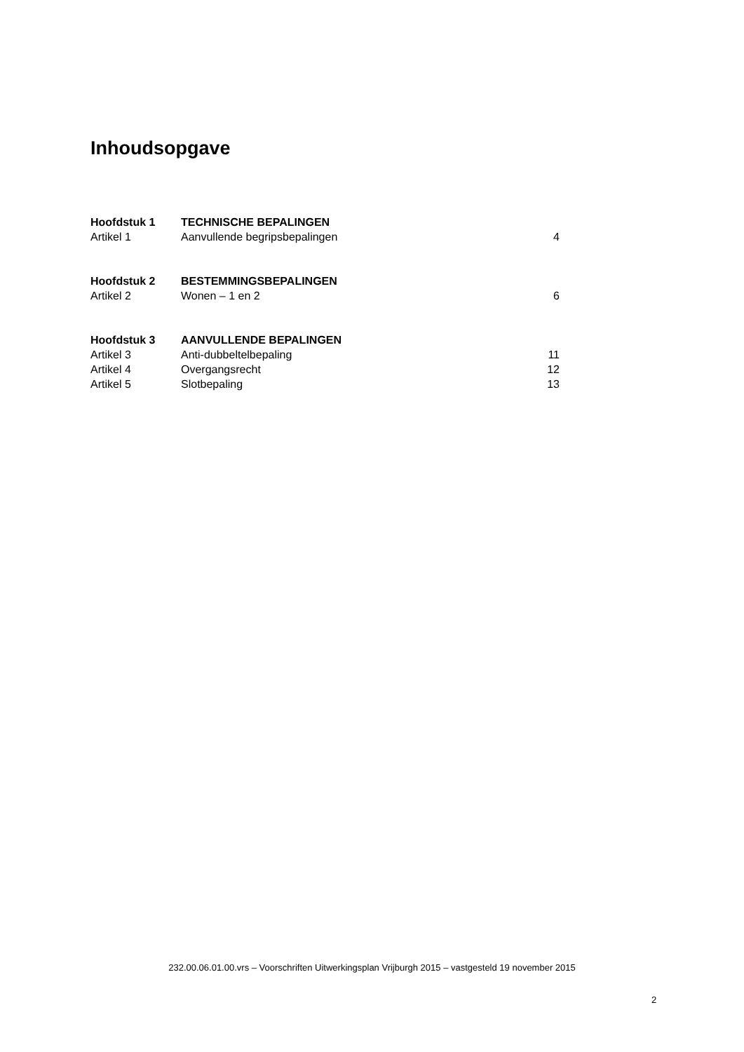Inhoudsopgave
| Hoofdstuk 1 | TECHNISCHE BEPALINGEN | |
| Artikel 1 | Aanvullende begripsbepalingen | 4 |
| Hoofdstuk 2 | BESTEMMINGSBEPALINGEN | |
| Artikel 2 | Wonen – 1 en 2 | 6 |
| Hoofdstuk 3 | AANVULLENDE BEPALINGEN | |
| Artikel 3 | Anti-dubbeltelbepaling | 11 |
| Artikel 4 | Overgangsrecht | 12 |
| Artikel 5 | Slotbepaling | 13 |
232.00.06.01.00.vrs – Voorschriften Uitwerkingsplan Vrijburgh 2015 – vastgesteld 19 november 2015
2